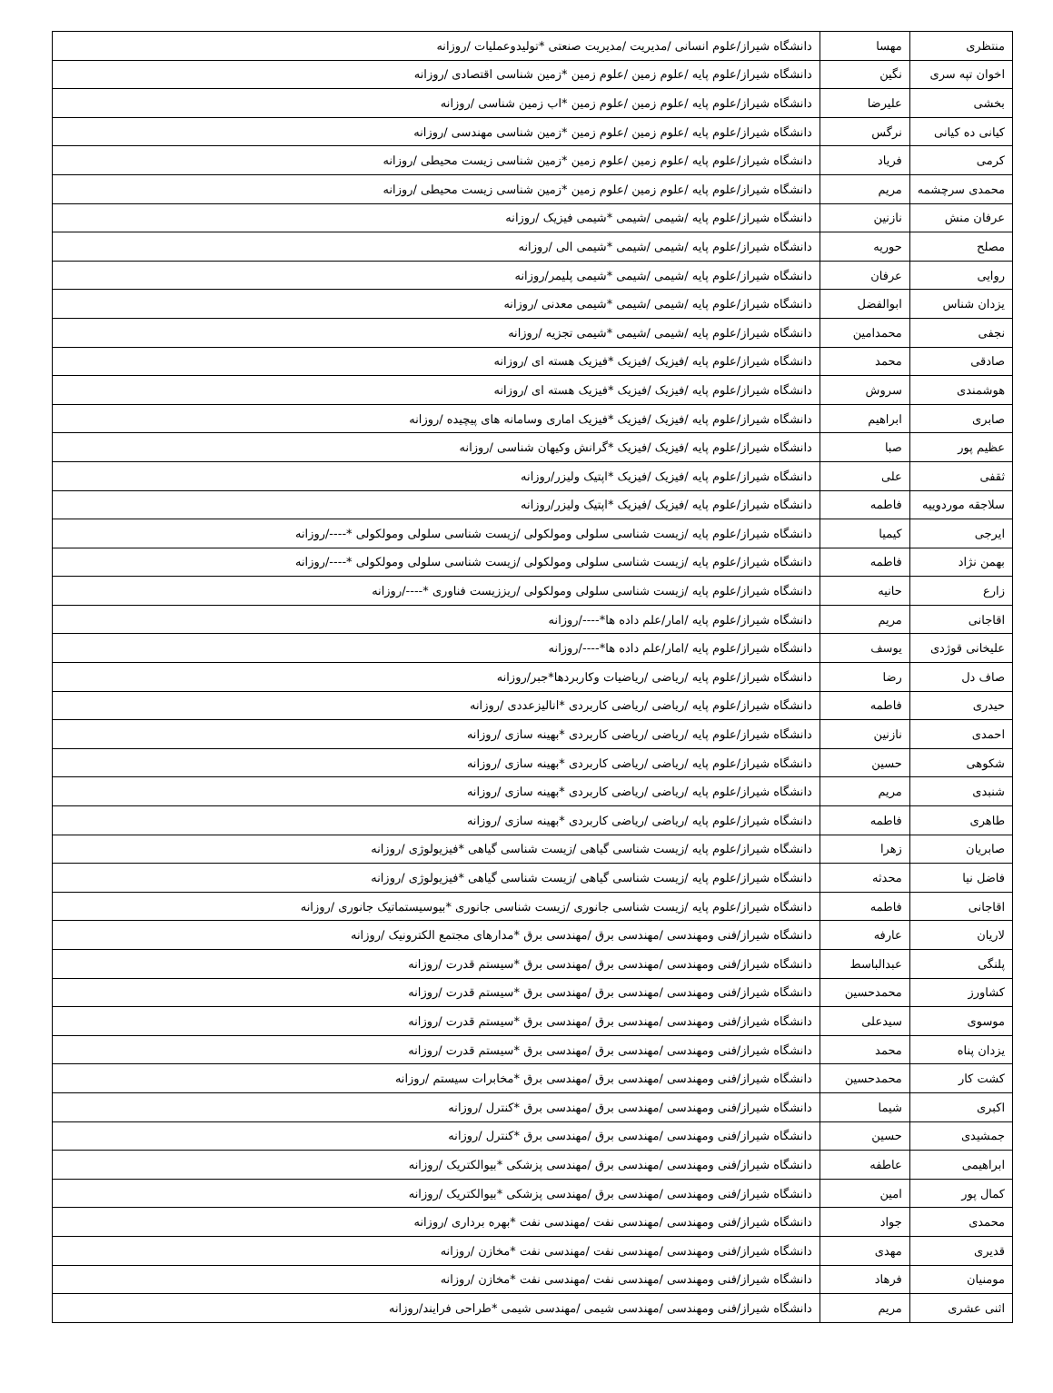| منتظری | مهسا | دانشگاه شیراز/علوم انسانی /مدیریت /مدیریت صنعتی *تولیدوعملیات /روزانه |
| اخوان تپه سری | نگین | دانشگاه شیراز/علوم پایه /علوم زمین /علوم زمین *زمین شناسی اقتصادی /روزانه |
| بخشی | علیرضا | دانشگاه شیراز/علوم پایه /علوم زمین /علوم زمین *اب زمین شناسی /روزانه |
| کیانی ده کیانی | نرگس | دانشگاه شیراز/علوم پایه /علوم زمین /علوم زمین *زمین شناسی مهندسی /روزانه |
| کرمی | فریاد | دانشگاه شیراز/علوم پایه /علوم زمین /علوم زمین *زمین شناسی زیست محیطی /روزانه |
| محمدی سرچشمه | مریم | دانشگاه شیراز/علوم پایه /علوم زمین /علوم زمین *زمین شناسی زیست محیطی /روزانه |
| عرفان منش | نازنین | دانشگاه شیراز/علوم پایه /شیمی /شیمی *شیمی فیزیک /روزانه |
| مصلح | حوریه | دانشگاه شیراز/علوم پایه /شیمی /شیمی *شیمی الی /روزانه |
| روایی | عرفان | دانشگاه شیراز/علوم پایه /شیمی /شیمی *شیمی پلیمر/روزانه |
| یزدان شناس | ابوالفضل | دانشگاه شیراز/علوم پایه /شیمی /شیمی *شیمی معدنی /روزانه |
| نجفی | محمدامین | دانشگاه شیراز/علوم پایه /شیمی /شیمی *شیمی تجزیه /روزانه |
| صادقی | محمد | دانشگاه شیراز/علوم پایه /فیزیک /فیزیک *فیزیک هسته ای /روزانه |
| هوشمندی | سروش | دانشگاه شیراز/علوم پایه /فیزیک /فیزیک *فیزیک هسته ای /روزانه |
| صابری | ابراهیم | دانشگاه شیراز/علوم پایه /فیزیک /فیزیک *فیزیک اماری وسامانه های پیچیده /روزانه |
| عظیم پور | صبا | دانشگاه شیراز/علوم پایه /فیزیک /فیزیک *گرانش وکیهان شناسی /روزانه |
| ثقفی | علی | دانشگاه شیراز/علوم پایه /فیزیک /فیزیک *اپتیک ولیزر/روزانه |
| سلاجقه موردوییه | فاطمه | دانشگاه شیراز/علوم پایه /فیزیک /فیزیک *اپتیک ولیزر/روزانه |
| ایرجی | کیمیا | دانشگاه شیراز/علوم پایه /زیست شناسی سلولی ومولکولی /زیست شناسی سلولی ومولکولی *----/روزانه |
| بهمن نژاد | فاطمه | دانشگاه شیراز/علوم پایه /زیست شناسی سلولی ومولکولی /زیست شناسی سلولی ومولکولی *----/روزانه |
| زارع | حانیه | دانشگاه شیراز/علوم پایه /زیست شناسی سلولی ومولکولی /ریززیست فناوری *----/روزانه |
| اقاجانی | مریم | دانشگاه شیراز/علوم پایه /امار/علم داده ها*----/روزانه |
| علیخانی قوژدی | یوسف | دانشگاه شیراز/علوم پایه /امار/علم داده ها*----/روزانه |
| صاف دل | رضا | دانشگاه شیراز/علوم پایه /ریاضی /ریاضیات وکاربردها*جبر/روزانه |
| حیدری | فاطمه | دانشگاه شیراز/علوم پایه /ریاضی /ریاضی کاربردی *انالیزعددی /روزانه |
| احمدی | نازنین | دانشگاه شیراز/علوم پایه /ریاضی /ریاضی کاربردی *بهینه سازی /روزانه |
| شکوهی | حسین | دانشگاه شیراز/علوم پایه /ریاضی /ریاضی کاربردی *بهینه سازی /روزانه |
| شنبدی | مریم | دانشگاه شیراز/علوم پایه /ریاضی /ریاضی کاربردی *بهینه سازی /روزانه |
| طاهری | فاطمه | دانشگاه شیراز/علوم پایه /ریاضی /ریاضی کاربردی *بهینه سازی /روزانه |
| صابریان | زهرا | دانشگاه شیراز/علوم پایه /زیست شناسی گیاهی /زیست شناسی گیاهی *فیزیولوژی /روزانه |
| فاضل نیا | محدثه | دانشگاه شیراز/علوم پایه /زیست شناسی گیاهی /زیست شناسی گیاهی *فیزیولوژی /روزانه |
| اقاجانی | فاطمه | دانشگاه شیراز/علوم پایه /زیست شناسی جانوری /زیست شناسی جانوری *بیوسیستماتیک جانوری /روزانه |
| لاریان | عارفه | دانشگاه شیراز/فنی ومهندسی /مهندسی برق /مهندسی برق *مدارهای مجتمع الکترونیک /روزانه |
| پلنگی | عبدالباسط | دانشگاه شیراز/فنی ومهندسی /مهندسی برق /مهندسی برق *سیستم قدرت /روزانه |
| کشاورز | محمدحسین | دانشگاه شیراز/فنی ومهندسی /مهندسی برق /مهندسی برق *سیستم قدرت /روزانه |
| موسوی | سیدعلی | دانشگاه شیراز/فنی ومهندسی /مهندسی برق /مهندسی برق *سیستم قدرت /روزانه |
| یزدان پناه | محمد | دانشگاه شیراز/فنی ومهندسی /مهندسی برق /مهندسی برق *سیستم قدرت /روزانه |
| کشت کار | محمدحسین | دانشگاه شیراز/فنی ومهندسی /مهندسی برق /مهندسی برق *مخابرات سیستم /روزانه |
| اکبری | شیما | دانشگاه شیراز/فنی ومهندسی /مهندسی برق /مهندسی برق *کنترل /روزانه |
| جمشیدی | حسین | دانشگاه شیراز/فنی ومهندسی /مهندسی برق /مهندسی برق *کنترل /روزانه |
| ابراهیمی | عاطفه | دانشگاه شیراز/فنی ومهندسی /مهندسی برق /مهندسی پزشکی *بیوالکتریک /روزانه |
| کمال پور | امین | دانشگاه شیراز/فنی ومهندسی /مهندسی برق /مهندسی پزشکی *بیوالکتریک /روزانه |
| محمدی | جواد | دانشگاه شیراز/فنی ومهندسی /مهندسی نفت /مهندسی نفت *بهره برداری /روزانه |
| قدیری | مهدی | دانشگاه شیراز/فنی ومهندسی /مهندسی نفت /مهندسی نفت *مخازن /روزانه |
| مومنیان | فرهاد | دانشگاه شیراز/فنی ومهندسی /مهندسی نفت /مهندسی نفت *مخازن /روزانه |
| اثنی عشری | مریم | دانشگاه شیراز/فنی ومهندسی /مهندسی شیمی /مهندسی شیمی *طراحی فرایند/روزانه |